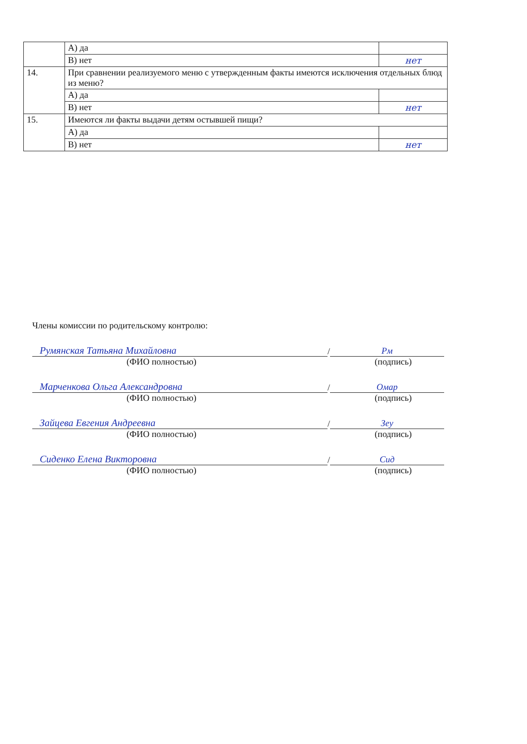| | А) да | |
| | В) нет | нет |
| 14. | При сравнении реализуемого меню с утвержденным факты имеются исключения отдельных блюд из меню? | |
| | А) да | |
| | В) нет | нет |
| 15. | Имеются ли факты выдачи детям остывшей пищи? | |
| | А) да | |
| | В) нет | нет |
Члены комиссии по родительскому контролю:
Румянская Татьяна Михайловна
/
Рм
(ФИО полностью) (подпись)
Марченкова Ольга Александровна
/
Омар
(ФИО полностью) (подпись)
Зайцева Евгения Андреевна
/
Зеу
(ФИО полностью) (подпись)
Сиденко Елена Викторовна
/
Сид
(ФИО полностью) (подпись)